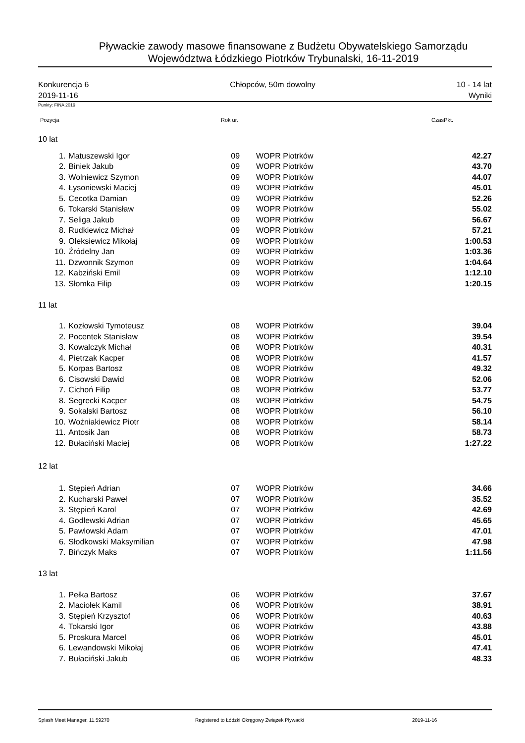Pływackie zawody masowe finansowane z Budżetu Obywatelskiego Samorządu
Województwa Łódzkiego Piotrków Trybunalski, 16-11-2019
Konkurencja 6
2019-11-16
Chłopców, 50m dowolny 10 - 14 lat
Wyniki
Punkty: FINA 2019
Pozycja Rok ur. CzasPkt.
| 10 lat | | | | |
| 1. | Matuszewski Igor | 09 | WOPR Piotrków | 42.27 |
| 2. | Biniek Jakub | 09 | WOPR Piotrków | 43.70 |
| 3. | Wolniewicz Szymon | 09 | WOPR Piotrków | 44.07 |
| 4. | Łysoniewski Maciej | 09 | WOPR Piotrków | 45.01 |
| 5. | Cecotka Damian | 09 | WOPR Piotrków | 52.26 |
| 6. | Tokarski Stanisław | 09 | WOPR Piotrków | 55.02 |
| 7. | Seliga Jakub | 09 | WOPR Piotrków | 56.67 |
| 8. | Rudkiewicz Michał | 09 | WOPR Piotrków | 57.21 |
| 9. | Oleksiewicz Mikołaj | 09 | WOPR Piotrków | 1:00.53 |
| 10. | Źródelny Jan | 09 | WOPR Piotrków | 1:03.36 |
| 11. | Dzwonnik Szymon | 09 | WOPR Piotrków | 1:04.64 |
| 12. | Kabziński Emil | 09 | WOPR Piotrków | 1:12.10 |
| 13. | Słomka Filip | 09 | WOPR Piotrków | 1:20.15 |
| 11 lat | | | | |
| 1. | Kozłowski Tymoteusz | 08 | WOPR Piotrków | 39.04 |
| 2. | Pocentek Stanisław | 08 | WOPR Piotrków | 39.54 |
| 3. | Kowalczyk Michał | 08 | WOPR Piotrków | 40.31 |
| 4. | Pietrzak Kacper | 08 | WOPR Piotrków | 41.57 |
| 5. | Korpas Bartosz | 08 | WOPR Piotrków | 49.32 |
| 6. | Cisowski Dawid | 08 | WOPR Piotrków | 52.06 |
| 7. | Cichoń Filip | 08 | WOPR Piotrków | 53.77 |
| 8. | Segrecki Kacper | 08 | WOPR Piotrków | 54.75 |
| 9. | Sokalski Bartosz | 08 | WOPR Piotrków | 56.10 |
| 10. | Wożniakiewicz Piotr | 08 | WOPR Piotrków | 58.14 |
| 11. | Antosik Jan | 08 | WOPR Piotrków | 58.73 |
| 12. | Bułaciński Maciej | 08 | WOPR Piotrków | 1:27.22 |
| 12 lat | | | | |
| 1. | Stępień Adrian | 07 | WOPR Piotrków | 34.66 |
| 2. | Kucharski Paweł | 07 | WOPR Piotrków | 35.52 |
| 3. | Stępień Karol | 07 | WOPR Piotrków | 42.69 |
| 4. | Godlewski Adrian | 07 | WOPR Piotrków | 45.65 |
| 5. | Pawlowski Adam | 07 | WOPR Piotrków | 47.01 |
| 6. | Słodkowski Maksymilian | 07 | WOPR Piotrków | 47.98 |
| 7. | Bińczyk Maks | 07 | WOPR Piotrków | 1:11.56 |
| 13 lat | | | | |
| 1. | Pełka Bartosz | 06 | WOPR Piotrków | 37.67 |
| 2. | Maciołek Kamil | 06 | WOPR Piotrków | 38.91 |
| 3. | Stępień Krzysztof | 06 | WOPR Piotrków | 40.63 |
| 4. | Tokarski Igor | 06 | WOPR Piotrków | 43.88 |
| 5. | Proskura Marcel | 06 | WOPR Piotrków | 45.01 |
| 6. | Lewandowski Mikołaj | 06 | WOPR Piotrków | 47.41 |
| 7. | Bułaciński Jakub | 06 | WOPR Piotrków | 48.33 |
Splash Meet Manager, 11.59270 Registered to Łódzki Okręgowy Związek Pływacki 2019-11-16